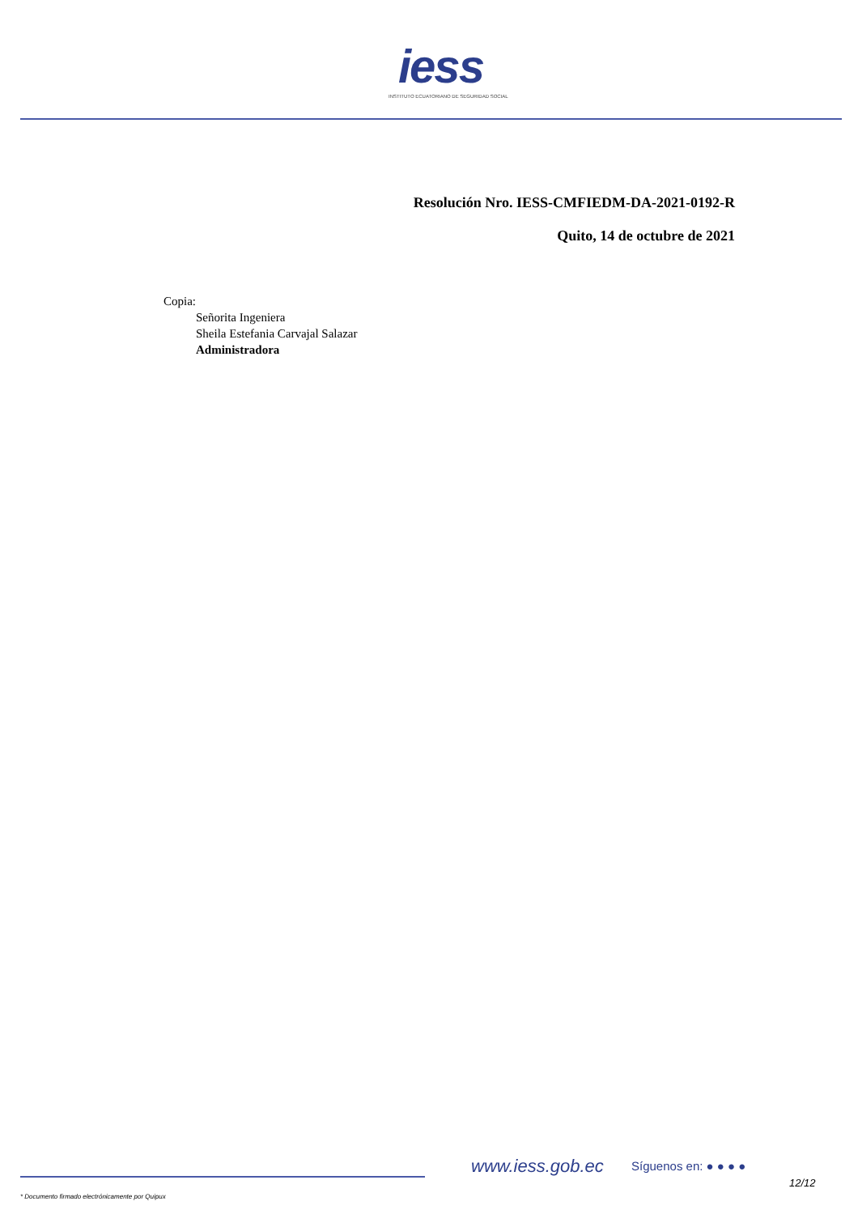iess
INSTITUTO ECUATORIANO DE SEGURIDAD SOCIAL
Resolución Nro. IESS-CMFIEDM-DA-2021-0192-R
Quito, 14 de octubre de 2021
Copia:
Señorita Ingeniera
Sheila Estefania Carvajal Salazar
Administradora
www.iess.gob.ec Síguenos en: ● ● ● ●
12/12
* Documento firmado electrónicamente por Quipux